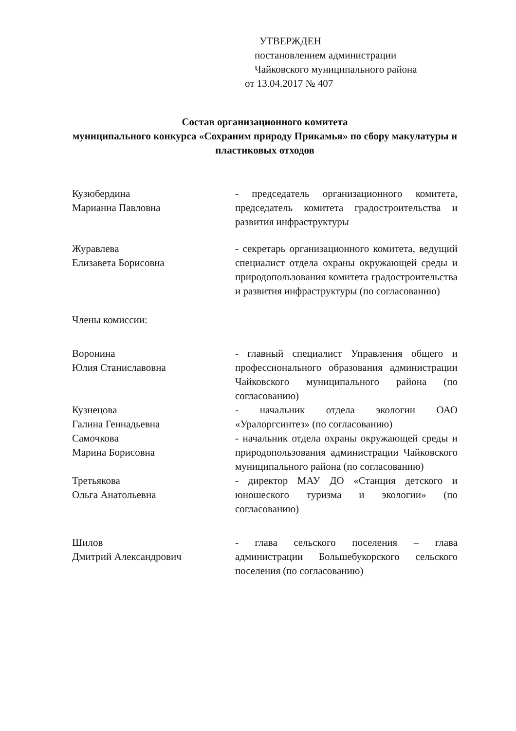УТВЕРЖДЕН
постановлением администрации
Чайковского муниципального района
от 13.04.2017 № 407
Состав организационного комитета
муниципального конкурса «Сохраним природу Прикамья» по сбору макулатуры и пластиковых отходов
Кузюбердина
Марианна Павловна
- председатель организационного комитета, председатель комитета градостроительства и развития инфраструктуры
Журавлева
Елизавета Борисовна
- секретарь организационного комитета, ведущий специалист отдела охраны окружающей среды и природопользования комитета градостроительства и развития инфраструктуры (по согласованию)
Члены комиссии:
Воронина
Юлия Станиславовна
- главный специалист Управления общего и профессионального образования администрации Чайковского муниципального района (по согласованию)
Кузнецова
Галина Геннадьевна
- начальник отдела экологии ОАО «Уралоргсинтез» (по согласованию)
Самочкова
Марина Борисовна
- начальник отдела охраны окружающей среды и природопользования администрации Чайковского муниципального района (по согласованию)
Третьякова
Ольга Анатольевна
- директор МАУ ДО «Станция детского и юношеского туризма и экологии» (по согласованию)
Шилов
Дмитрий Александрович
- глава сельского поселения – глава администрации Большебукорского сельского поселения (по согласованию)